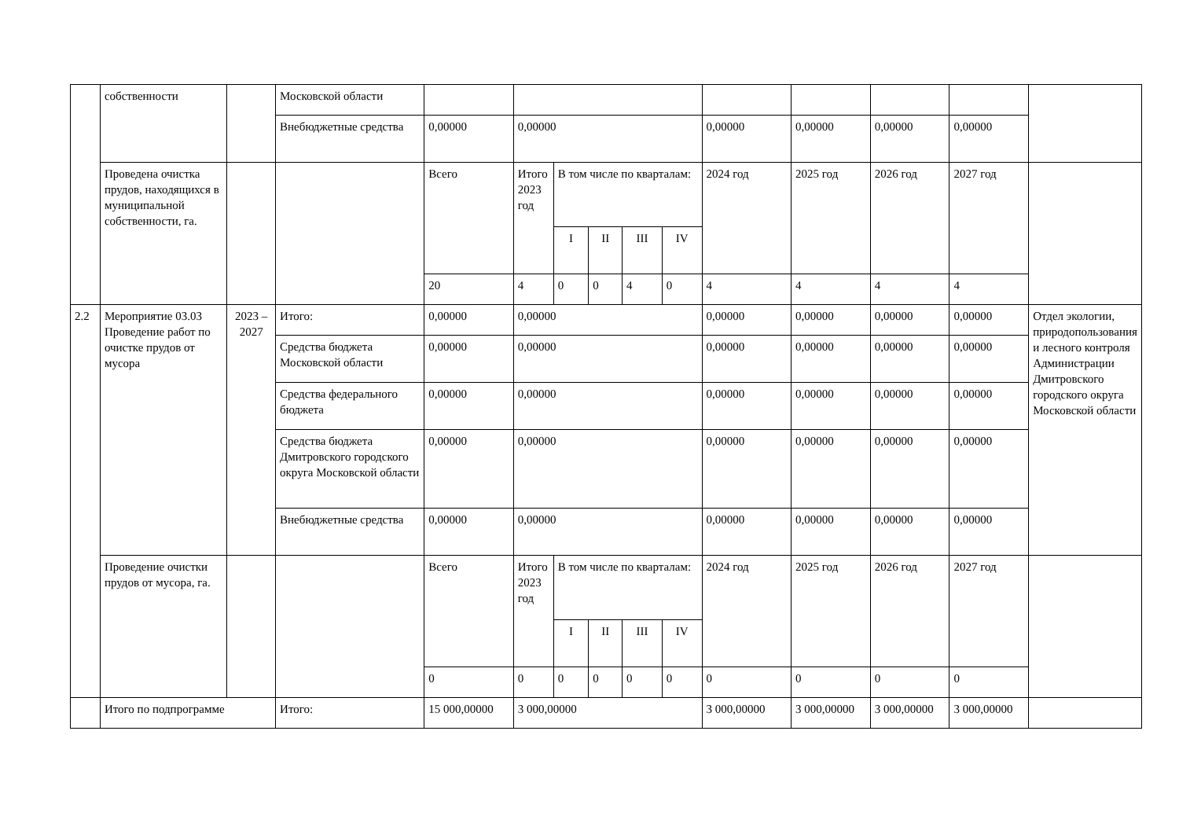| | собственности | | Московской области | | | | | | | | | | | |
| | | | Внебюджетные средства | 0,00000 | 0,00000 | | | | | 0,00000 | 0,00000 | 0,00000 | 0,00000 | |
| | Проведена очистка прудов, находящихся в муниципальной собственности, га. | | | Всего | Итого 2023 год | В том числе по кварталам: | | | | 2024 год | 2025 год | 2026 год | 2027 год | |
| | | | | | | I | II | III | IV | | | | | |
| | | | | 20 | 4 | 0 | 0 | 4 | 0 | 4 | 4 | 4 | 4 | |
| 2.2 | Мероприятие 03.03 Проведение работ по очистке прудов от мусора | 2023 – 2027 | Итого: | 0,00000 | 0,00000 | | | | | 0,00000 | 0,00000 | 0,00000 | 0,00000 | Отдел экологии, природопользования и лесного контроля Администрации Дмитровского городского округа Московской области |
| | | | Средства бюджета Московской области | 0,00000 | 0,00000 | | | | | 0,00000 | 0,00000 | 0,00000 | 0,00000 | |
| | | | Средства федерального бюджета | 0,00000 | 0,00000 | | | | | 0,00000 | 0,00000 | 0,00000 | 0,00000 | |
| | | | Средства бюджета Дмитровского городского округа Московской области | 0,00000 | 0,00000 | | | | | 0,00000 | 0,00000 | 0,00000 | 0,00000 | |
| | | | Внебюджетные средства | 0,00000 | 0,00000 | | | | | 0,00000 | 0,00000 | 0,00000 | 0,00000 | |
| | Проведение очистки прудов от мусора, га. | | | Всего | Итого 2023 год | В том числе по кварталам: | | | | 2024 год | 2025 год | 2026 год | 2027 год | |
| | | | | | | I | II | III | IV | | | | | |
| | | | | 0 | 0 | 0 | 0 | 0 | 0 | 0 | 0 | 0 | 0 | |
| | Итого по подпрограмме | | Итого: | 15 000,00000 | 3 000,00000 | | | | | 3 000,00000 | 3 000,00000 | 3 000,00000 | 3 000,00000 | |